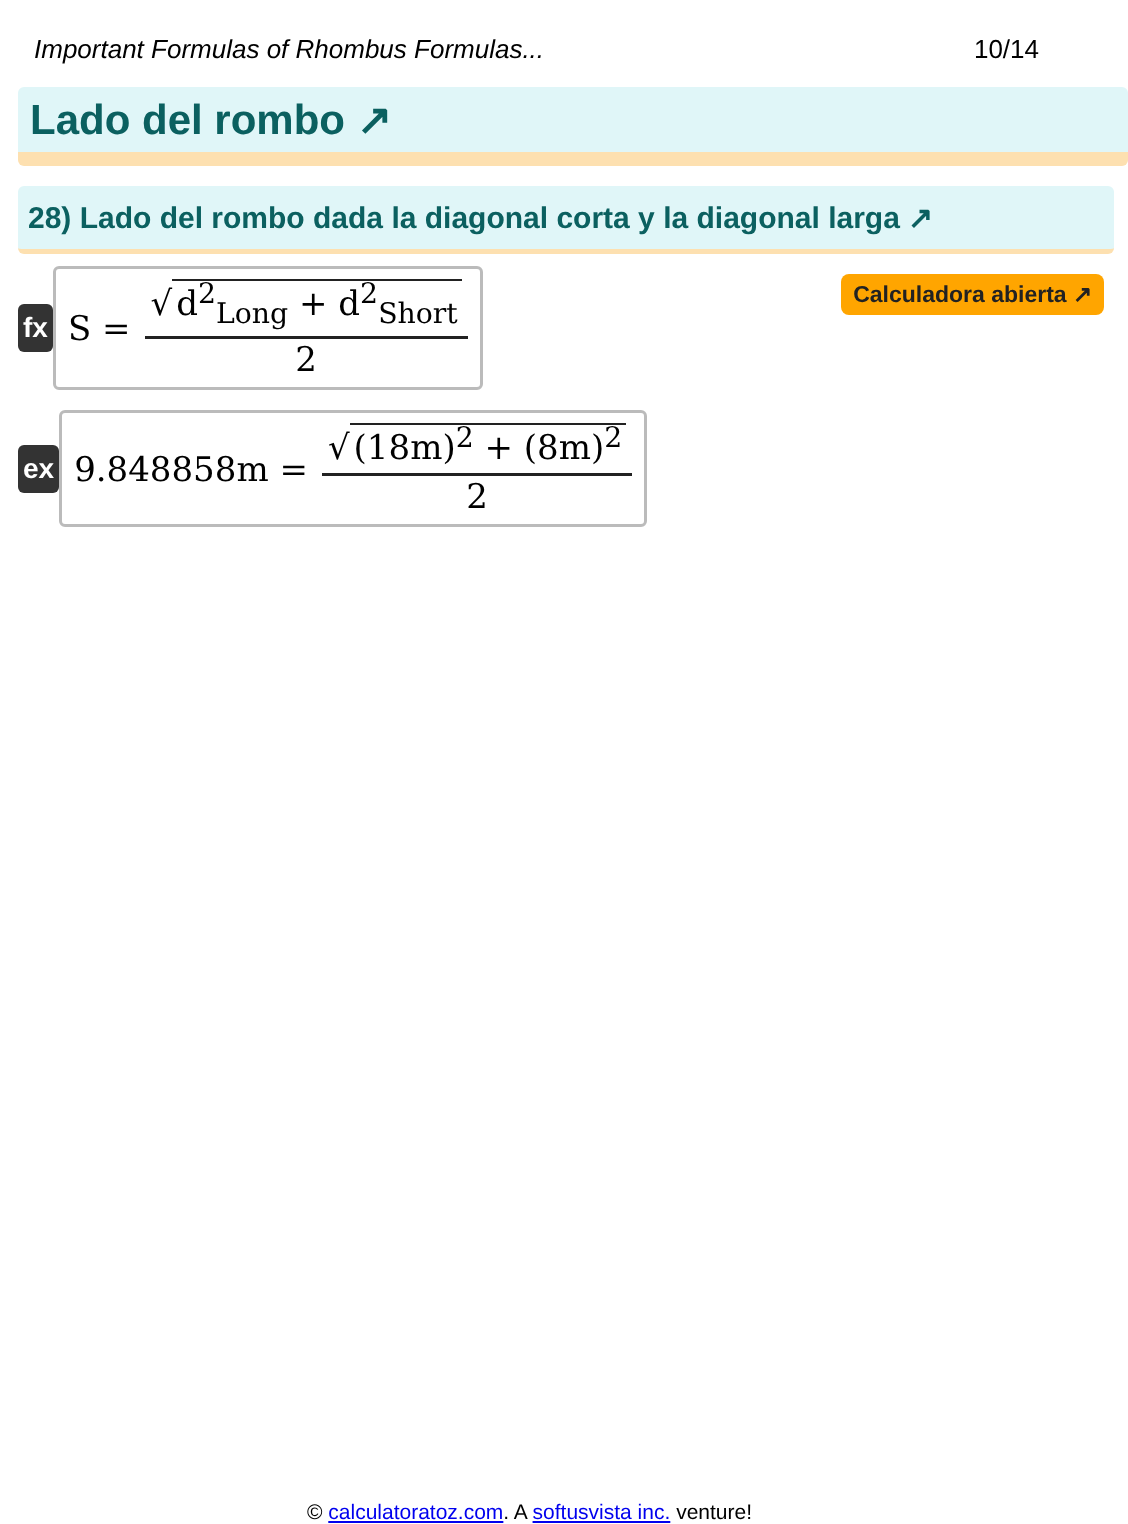Important Formulas of Rhombus Formulas... 10/14
Lado del rombo ↗
28) Lado del rombo dada la diagonal corta y la diagonal larga ↗
Calculadora abierta ↗
fx
S = √ d<sup>2</sup><sub>Long</sub> + d<sup>2</sup><sub>Short</sub> 2
ex
9.848858m = √ (18m)<sup>2</sup> + (8m)<sup>2</sup> 2
© calculatoratoz.com. A softusvista inc. venture!